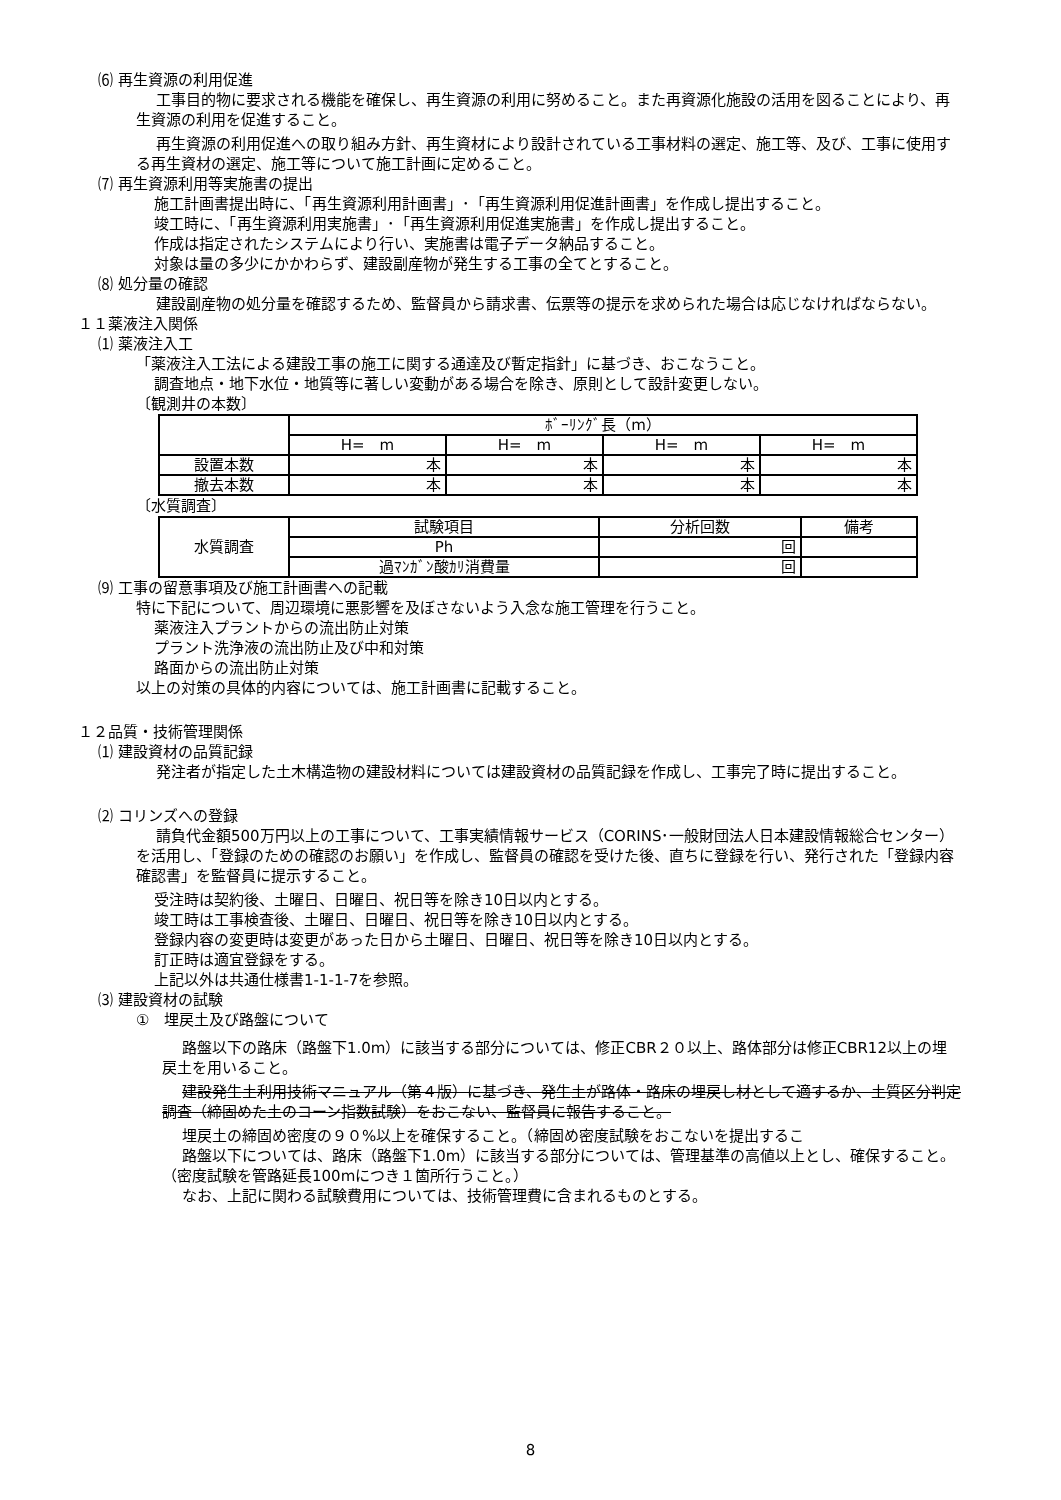⑹ 再生資源の利用促進
工事目的物に要求される機能を確保し、再生資源の利用に努めること。また再資源化施設の活用を図ることにより、再生資源の利用を促進すること。
再生資源の利用促進への取り組み方針、再生資材により設計されている工事材料の選定、施工等、及び、工事に使用する再生資材の選定、施工等について施工計画に定めること。
⑺ 再生資源利用等実施書の提出
施工計画書提出時に、「再生資源利用計画書」･「再生資源利用促進計画書」を作成し提出すること。
竣工時に、「再生資源利用実施書」･「再生資源利用促進実施書」を作成し提出すること。
作成は指定されたシステムにより行い、実施書は電子データ納品すること。
対象は量の多少にかかわらず、建設副産物が発生する工事の全てとすること。
⑻ 処分量の確認
建設副産物の処分量を確認するため、監督員から請求書、伝票等の提示を求められた場合は応じなければならない。
１１薬液注入関係
⑴ 薬液注入工
「薬液注入工法による建設工事の施工に関する通達及び暫定指針」に基づき、おこなうこと。
調査地点・地下水位・地質等に著しい変動がある場合を除き、原則として設計変更しない。
〔観測井の本数〕
| | ﾎﾞｰﾘﾝｸﾞ長（m） | | | |
| | H= m | H= m | H= m | H= m |
| 設置本数 | 本 | 本 | 本 | 本 |
| 撤去本数 | 本 | 本 | 本 | 本 |
〔水質調査〕
| 水質調査 | 試験項目 | 分析回数 | 備考 |
| | Ph | 回 | |
| | 過ﾏﾝｶﾞﾝ酸ｶﾘ消費量 | 回 | |
⑼ 工事の留意事項及び施工計画書への記載
特に下記について、周辺環境に悪影響を及ぼさないよう入念な施工管理を行うこと。
薬液注入プラントからの流出防止対策
プラント洗浄液の流出防止及び中和対策
路面からの流出防止対策
以上の対策の具体的内容については、施工計画書に記載すること。
１２品質・技術管理関係
⑴ 建設資材の品質記録
発注者が指定した土木構造物の建設材料については建設資材の品質記録を作成し、工事完了時に提出すること。
⑵ コリンズへの登録
請負代金額500万円以上の工事について、工事実績情報サービス（CORINS･一般財団法人日本建設情報総合センター）を活用し、「登録のための確認のお願い」を作成し、監督員の確認を受けた後、直ちに登録を行い、発行された「登録内容確認書」を監督員に提示すること。
受注時は契約後、土曜日、日曜日、祝日等を除き10日以内とする。
竣工時は工事検査後、土曜日、日曜日、祝日等を除き10日以内とする。
登録内容の変更時は変更があった日から土曜日、日曜日、祝日等を除き10日以内とする。
訂正時は適宜登録をする。
上記以外は共通仕様書1-1-1-7を参照。
⑶ 建設資材の試験
①　埋戻土及び路盤について
路盤以下の路床（路盤下1.0m）に該当する部分については、修正CBR２０以上、路体部分は修正CBR12以上の埋戻土を用いること。
建設発生土利用技術マニュアル（第４版）に基づき、発生土が路体・路床の埋戻し材として適するか、土質区分判定調査（締固めた土のコーン指数試験）をおこない、監督員に報告すること。
埋戻土の締固め密度の９０%以上を確保すること。（締固め密度試験をおこないを提出するこ
路盤以下については、路床（路盤下1.0m）に該当する部分については、管理基準の高値以上とし、確保すること。（密度試験を管路延長100mにつき１箇所行うこと。）
なお、上記に関わる試験費用については、技術管理費に含まれるものとする。
8